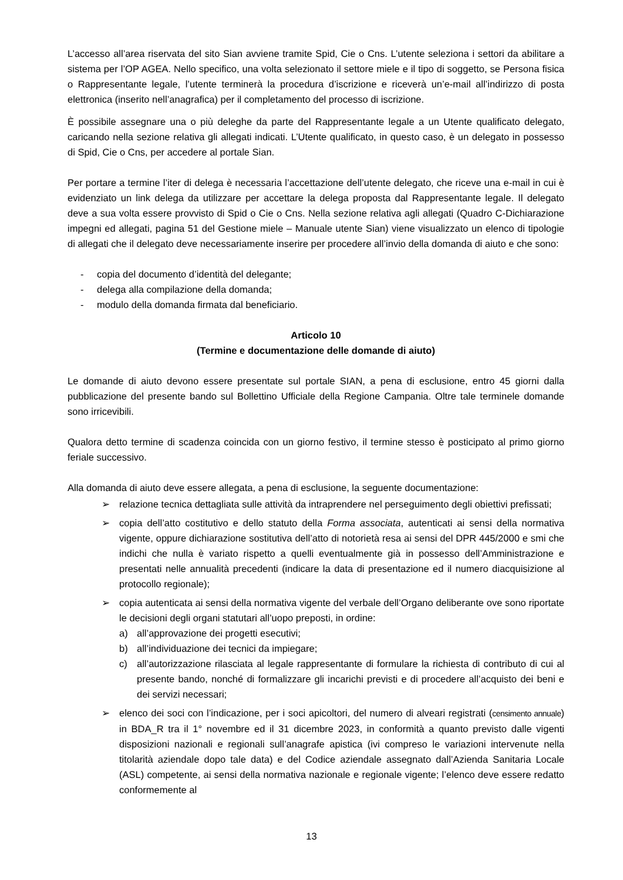L’accesso all’area riservata del sito Sian avviene tramite Spid, Cie o Cns. L’utente seleziona i settori da abilitare a sistema per l’OP AGEA. Nello specifico, una volta selezionato il settore miele e il tipo di soggetto, se Persona fisica o Rappresentante legale, l’utente terminerà la procedura d’iscrizione e riceverà un’e-mail all’indirizzo di posta elettronica (inserito nell’anagrafica) per il completamento del processo di iscrizione.
È possibile assegnare una o più deleghe da parte del Rappresentante legale a un Utente qualificato delegato, caricando nella sezione relativa gli allegati indicati. L’Utente qualificato, in questo caso, è un delegato in possesso di Spid, Cie o Cns, per accedere al portale Sian.
Per portare a termine l’iter di delega è necessaria l’accettazione dell’utente delegato, che riceve una e-mail in cui è evidenziato un link delega da utilizzare per accettare la delega proposta dal Rappresentante legale. Il delegato deve a sua volta essere provvisto di Spid o Cie o Cns. Nella sezione relativa agli allegati (Quadro C-Dichiarazione impegni ed allegati, pagina 51 del Gestione miele – Manuale utente Sian) viene visualizzato un elenco di tipologie di allegati che il delegato deve necessariamente inserire per procedere all’invio della domanda di aiuto e che sono:
- copia del documento d’identità del delegante;
- delega alla compilazione della domanda;
- modulo della domanda firmata dal beneficiario.
Articolo 10
(Termine e documentazione delle domande di aiuto)
Le domande di aiuto devono essere presentate sul portale SIAN, a pena di esclusione, entro 45 giorni dalla pubblicazione del presente bando sul Bollettino Ufficiale della Regione Campania. Oltre tale terminele domande sono irricevibili.
Qualora detto termine di scadenza coincida con un giorno festivo, il termine stesso è posticipato al primo giorno feriale successivo.
Alla domanda di aiuto deve essere allegata, a pena di esclusione, la seguente documentazione:
➢ relazione tecnica dettagliata sulle attività da intraprendere nel perseguimento degli obiettivi prefissati;
➢ copia dell’atto costitutivo e dello statuto della Forma associata, autenticati ai sensi della normativa vigente, oppure dichiarazione sostitutiva dell’atto di notorietà resa ai sensi del DPR 445/2000 e smi che indichi che nulla è variato rispetto a quelli eventualmente già in possesso dell’Amministrazione e presentati nelle annualità precedenti (indicare la data di presentazione ed il numero diacquisizione al protocollo regionale);
➢ copia autenticata ai sensi della normativa vigente del verbale dell’Organo deliberante ove sono riportate le decisioni degli organi statutari all’uopo preposti, in ordine:
a) all’approvazione dei progetti esecutivi;
b) all’individuazione dei tecnici da impiegare;
c) all’autorizzazione rilasciata al legale rappresentante di formulare la richiesta di contributo di cui al presente bando, nonché di formalizzare gli incarichi previsti e di procedere all’acquisto dei beni e dei servizi necessari;
➢ elenco dei soci con l’indicazione, per i soci apicoltori, del numero di alveari registrati (censimento annuale) in BDA_R tra il 1° novembre ed il 31 dicembre 2023, in conformità a quanto previsto dalle vigenti disposizioni nazionali e regionali sull’anagrafe apistica (ivi compreso le variazioni intervenute nella titolarità aziendale dopo tale data) e del Codice aziendale assegnato dall’Azienda Sanitaria Locale (ASL) competente, ai sensi della normativa nazionale e regionale vigente; l’elenco deve essere redatto conformemente al
13